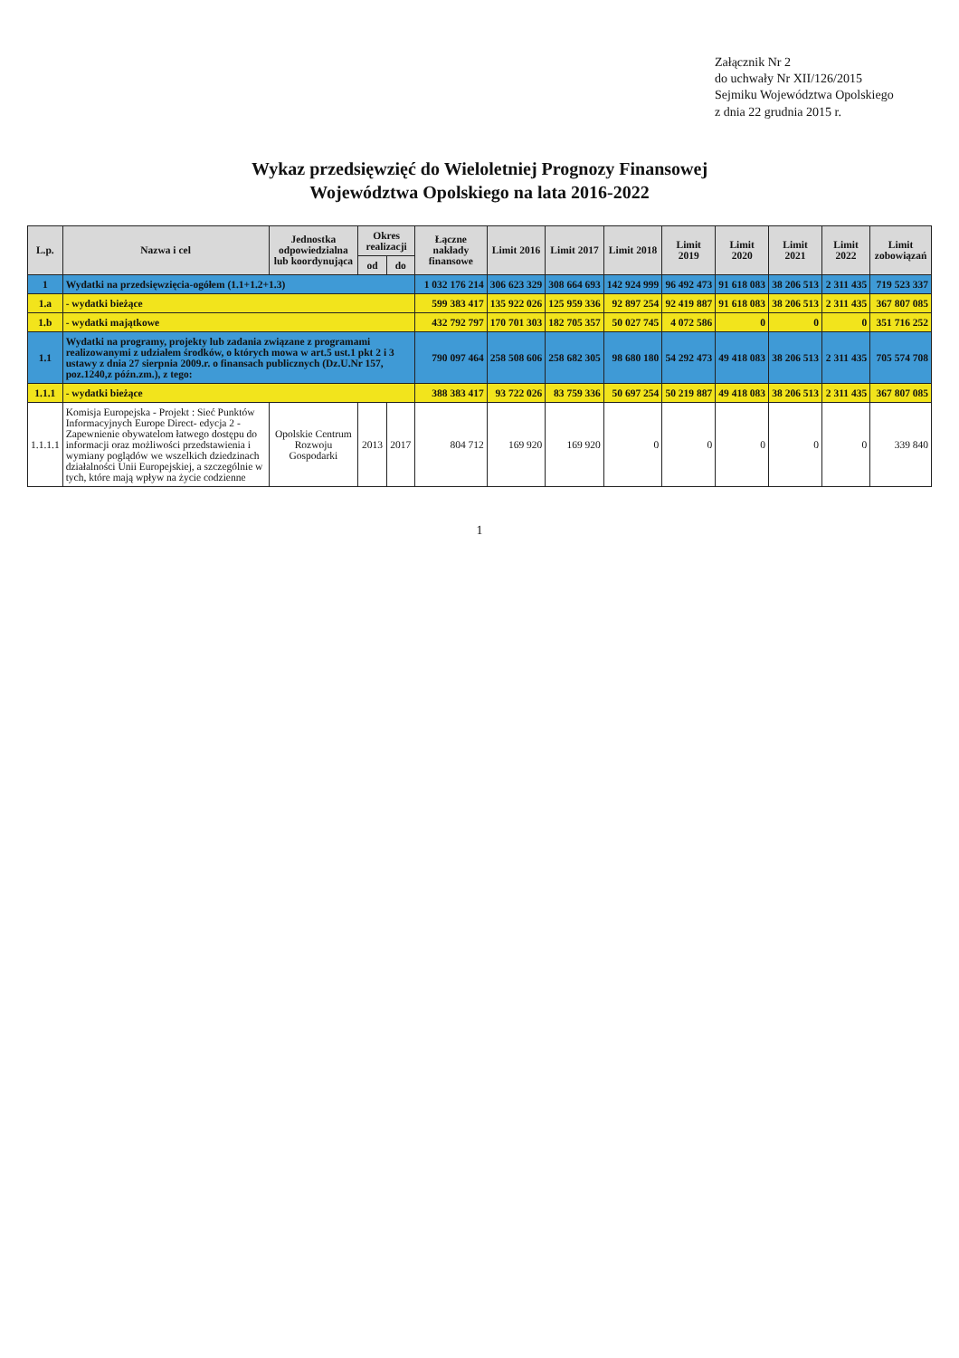Załącznik Nr 2
do uchwały Nr XII/126/2015
Sejmiku Województwa Opolskiego
z dnia 22 grudnia 2015 r.
Wykaz przedsięwzięć do Wieloletniej Prognozy Finansowej
Województwa Opolskiego na lata 2016-2022
| L.p. | Nazwa i cel | Jednostka odpowiedzialna lub koordynująca | Okres realizacji | | Łączne nakłady finansowe | Limit 2016 | Limit 2017 | Limit 2018 | Limit 2019 | Limit 2020 | Limit 2021 | Limit 2022 | Limit zobowiązań |
| --- | --- | --- | --- | --- | --- | --- | --- | --- | --- | --- | --- | --- | --- |
| | | | od | do | | | | | | | | | |
| 1 | Wydatki na przedsięwzięcia-ogółem (1.1+1.2+1.3) | | | | 1 032 176 214 | 306 623 329 | 308 664 693 | 142 924 999 | 96 492 473 | 91 618 083 | 38 206 513 | 2 311 435 | 719 523 337 |
| 1.a | - wydatki bieżące | | | | 599 383 417 | 135 922 026 | 125 959 336 | 92 897 254 | 92 419 887 | 91 618 083 | 38 206 513 | 2 311 435 | 367 807 085 |
| 1.b | - wydatki majątkowe | | | | 432 792 797 | 170 701 303 | 182 705 357 | 50 027 745 | 4 072 586 | 0 | 0 | 0 | 351 716 252 |
| 1.1 | Wydatki na programy, projekty lub zadania związane z programami realizowanymi z udziałem środków, o których mowa w art.5 ust.1 pkt 2 i 3 ustawy z dnia 27 sierpnia 2009.r. o finansach publicznych (Dz.U.Nr 157, poz.1240,z późn.zm.), z tego: | | | | 790 097 464 | 258 508 606 | 258 682 305 | 98 680 180 | 54 292 473 | 49 418 083 | 38 206 513 | 2 311 435 | 705 574 708 |
| 1.1.1 | - wydatki bieżące | | | | 388 383 417 | 93 722 026 | 83 759 336 | 50 697 254 | 50 219 887 | 49 418 083 | 38 206 513 | 2 311 435 | 367 807 085 |
| 1.1.1.1 | Komisja Europejska - Projekt : Sieć Punktów Informacyjnych Europe Direct- edycja 2 - Zapewnienie obywatelom łatwego dostępu do informacji oraz możliwości przedstawienia i wymiany poglądów we wszelkich dziedzinach działalności Unii Europejskiej, a szczególnie w tych, które mają wpływ na życie codzienne | Opolskie Centrum Rozwoju Gospodarki | 2013 | 2017 | 804 712 | 169 920 | 169 920 | 0 | 0 | 0 | 0 | 0 | 339 840 |
1